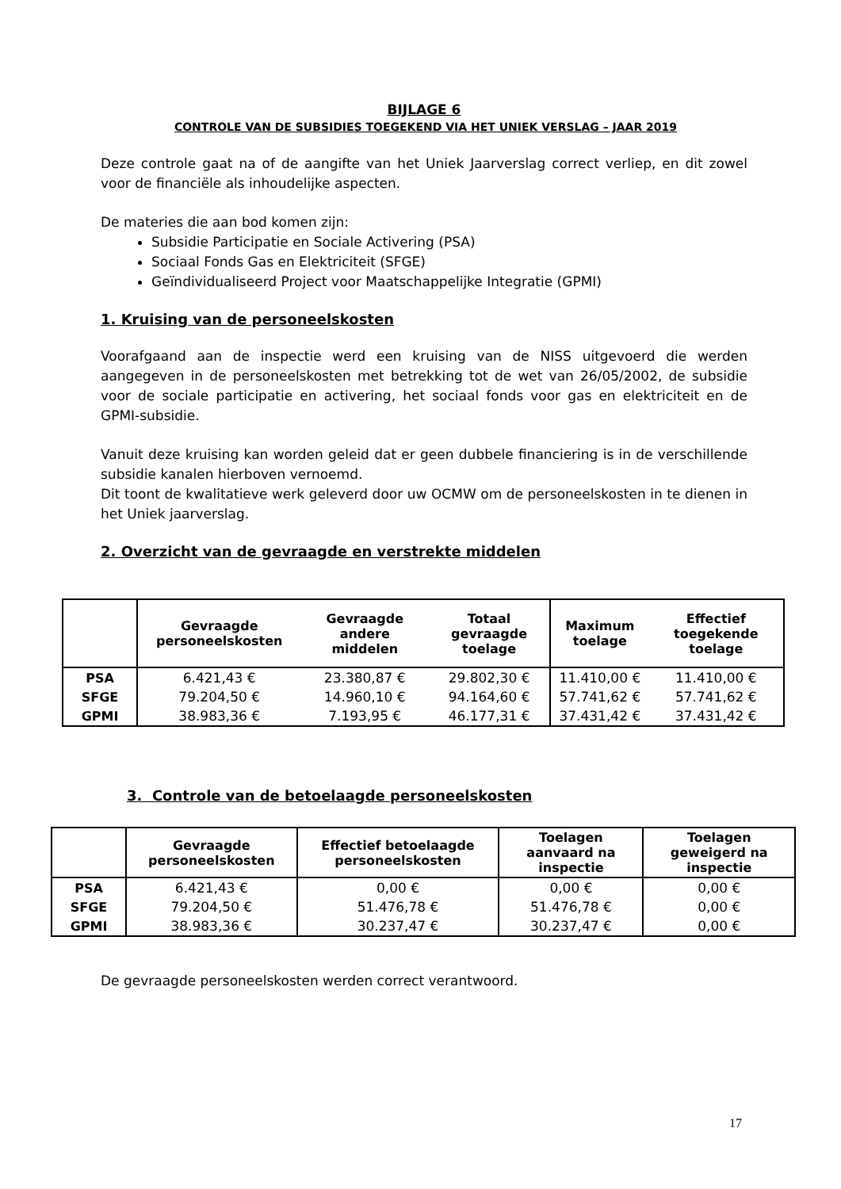BIJLAGE 6
CONTROLE VAN DE SUBSIDIES TOEGEKEND VIA HET UNIEK VERSLAG – JAAR 2019
Deze controle gaat na of de aangifte van het Uniek Jaarverslag correct verliep, en dit zowel voor de financiële als inhoudelijke aspecten.
De materies die aan bod komen zijn:
Subsidie Participatie en Sociale Activering (PSA)
Sociaal Fonds Gas en Elektriciteit (SFGE)
Geïndividualiseerd Project voor Maatschappelijke Integratie (GPMI)
1. Kruising van de personeelskosten
Voorafgaand aan de inspectie werd een kruising van de NISS uitgevoerd die werden aangegeven in de personeelskosten met betrekking tot de wet van 26/05/2002, de subsidie voor de sociale participatie en activering, het sociaal fonds voor gas en elektriciteit en de GPMI-subsidie.
Vanuit deze kruising kan worden geleid dat er geen dubbele financiering is in de verschillende subsidie kanalen hierboven vernoemd.
Dit toont de kwalitatieve werk geleverd door uw OCMW om de personeelskosten in te dienen in het Uniek jaarverslag.
2. Overzicht van de gevraagde en verstrekte middelen
| | Gevraagde personeelskosten | Gevraagde andere middelen | Totaal gevraagde toelage | Maximum toelage | Effectief toegekende toelage |
| --- | --- | --- | --- | --- | --- |
| PSA | 6.421,43 € | 23.380,87 € | 29.802,30 € | 11.410,00 € | 11.410,00 € |
| SFGE | 79.204,50 € | 14.960,10 € | 94.164,60 € | 57.741,62 € | 57.741,62 € |
| GPMI | 38.983,36 € | 7.193,95 € | 46.177,31 € | 37.431,42 € | 37.431,42 € |
3. Controle van de betoelaagde personeelskosten
| | Gevraagde personeelskosten | Effectief betoelaagde personeelskosten | Toelagen aanvaard na inspectie | Toelagen geweigerd na inspectie |
| --- | --- | --- | --- | --- |
| PSA | 6.421,43 € | 0,00 € | 0,00 € | 0,00 € |
| SFGE | 79.204,50 € | 51.476,78 € | 51.476,78 € | 0,00 € |
| GPMI | 38.983,36 € | 30.237,47 € | 30.237,47 € | 0,00 € |
De gevraagde personeelskosten werden correct verantwoord.
17